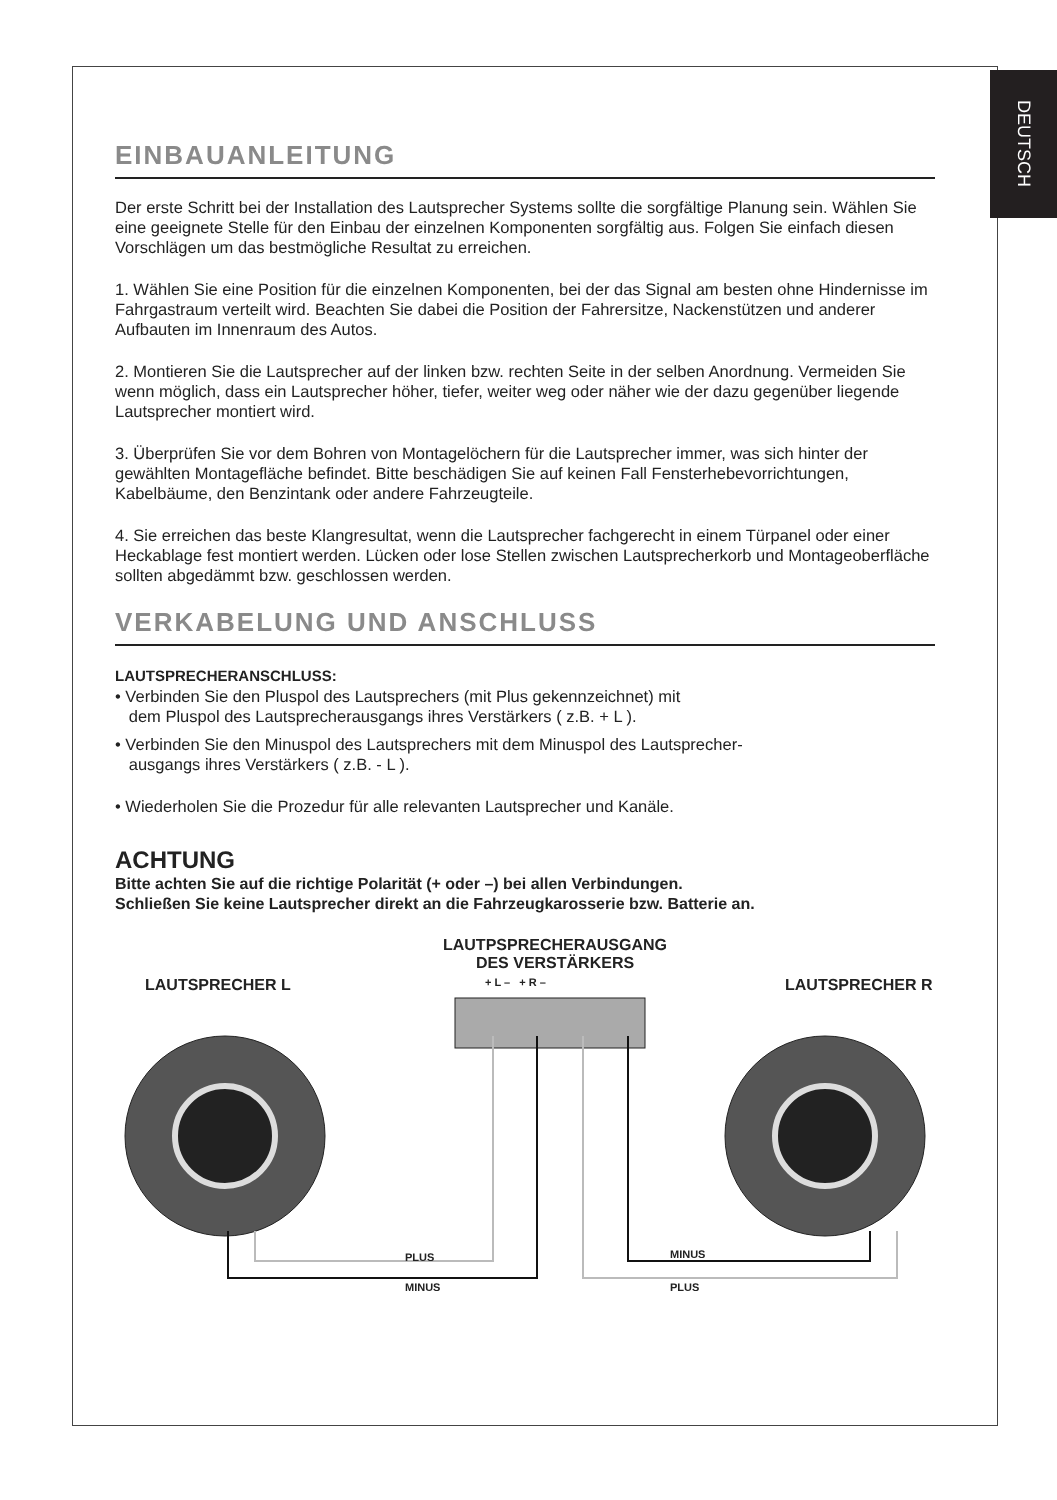DEUTSCH
EINBAUANLEITUNG
Der erste Schritt bei der Installation des Lautsprecher Systems sollte die sorgfältige Planung sein. Wählen Sie eine geeignete Stelle für den Einbau der einzelnen Komponenten sorgfältig aus. Folgen Sie einfach diesen Vorschlägen um das bestmögliche Resultat zu erreichen.
1. Wählen Sie eine Position für die einzelnen Komponenten, bei der das Signal am besten ohne Hindernisse im Fahrgastraum verteilt wird. Beachten Sie dabei die Position der Fahrersitze, Nackenstützen und anderer Aufbauten im Innenraum des Autos.
2. Montieren Sie die Lautsprecher auf der linken bzw. rechten Seite in der selben Anordnung. Vermeiden Sie wenn möglich, dass ein Lautsprecher höher, tiefer, weiter weg oder näher wie der dazu gegenüber liegende Lautsprecher montiert wird.
3. Überprüfen Sie vor dem Bohren von Montagelöchern für die Lautsprecher immer, was sich hinter der gewählten Montagefläche befindet. Bitte beschädigen Sie auf keinen Fall Fensterhebevorrichtungen, Kabelbäume, den Benzintank oder andere Fahrzeugteile.
4. Sie erreichen das beste Klangresultat, wenn die Lautsprecher fachgerecht in einem Türpanel oder einer Heckablage fest montiert werden. Lücken oder lose Stellen zwischen Lautsprecherkorb und Montageoberfläche sollten abgedämmt bzw. geschlossen werden.
VERKABELUNG UND ANSCHLUSS
LAUTSPRECHERANSCHLUSS:
• Verbinden Sie den Pluspol des Lautsprechers (mit Plus gekennzeichnet) mit
dem Pluspol des Lautsprecherausgangs ihres Verstärkers ( z.B. + L ).
• Verbinden Sie den Minuspol des Lautsprechers mit dem Minuspol des Lautsprecher-
ausgangs ihres Verstärkers ( z.B. - L ).
• Wiederholen Sie die Prozedur für alle relevanten Lautsprecher und Kanäle.
ACHTUNG
Bitte achten Sie auf die richtige Polarität (+ oder –) bei allen Verbindungen.
Schließen Sie keine Lautsprecher direkt an die Fahrzeugkarosserie bzw. Batterie an.
LAUTPSPRECHERAUSGANG
DES VERSTÄRKERS
LAUTSPRECHER L LAUTSPRECHER R
+ L – + R –
PLUS
MINUS
MINUS
PLUS